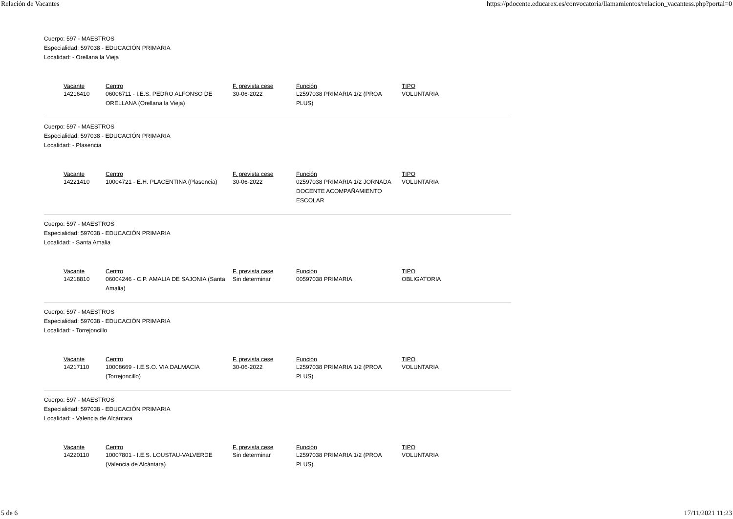Relación de Vacantes https://pdocente.educarex.es/convocatoria/llamamientos/relacion_vacantess.php?portal=0
Cuerpo: 597 - MAESTROS
Especialidad: 597038 - EDUCACIÓN PRIMARIA
Localidad: - Orellana la Vieja
| Vacante | Centro | F. prevista cese | Función | TIPO |
| --- | --- | --- | --- | --- |
| 14216410 | 06006711 - I.E.S. PEDRO ALFONSO DE ORELLANA (Orellana la Vieja) | 30-06-2022 | L2597038 PRIMARIA 1/2 (PROA PLUS) | VOLUNTARIA |
Cuerpo: 597 - MAESTROS
Especialidad: 597038 - EDUCACIÓN PRIMARIA
Localidad: - Plasencia
| Vacante | Centro | F. prevista cese | Función | TIPO |
| --- | --- | --- | --- | --- |
| 14221410 | 10004721 - E.H. PLACENTINA (Plasencia) | 30-06-2022 | 02597038 PRIMARIA 1/2 JORNADA DOCENTE ACOMPAÑAMIENTO ESCOLAR | VOLUNTARIA |
Cuerpo: 597 - MAESTROS
Especialidad: 597038 - EDUCACIÓN PRIMARIA
Localidad: - Santa Amalia
| Vacante | Centro | F. prevista cese | Función | TIPO |
| --- | --- | --- | --- | --- |
| 14218810 | 06004246 - C.P. AMALIA DE SAJONIA (Santa Amalia) | Sin determinar | 00597038 PRIMARIA | OBLIGATORIA |
Cuerpo: 597 - MAESTROS
Especialidad: 597038 - EDUCACIÓN PRIMARIA
Localidad: - Torrejoncillo
| Vacante | Centro | F. prevista cese | Función | TIPO |
| --- | --- | --- | --- | --- |
| 14217110 | 10008669 - I.E.S.O. VIA DALMACIA (Torrejoncillo) | 30-06-2022 | L2597038 PRIMARIA 1/2 (PROA PLUS) | VOLUNTARIA |
Cuerpo: 597 - MAESTROS
Especialidad: 597038 - EDUCACIÓN PRIMARIA
Localidad: - Valencia de Alcántara
| Vacante | Centro | F. prevista cese | Función | TIPO |
| --- | --- | --- | --- | --- |
| 14220110 | 10007801 - I.E.S. LOUSTAU-VALVERDE (Valencia de Alcántara) | Sin determinar | L2597038 PRIMARIA 1/2 (PROA PLUS) | VOLUNTARIA |
5 de 6 17/11/2021 11:23